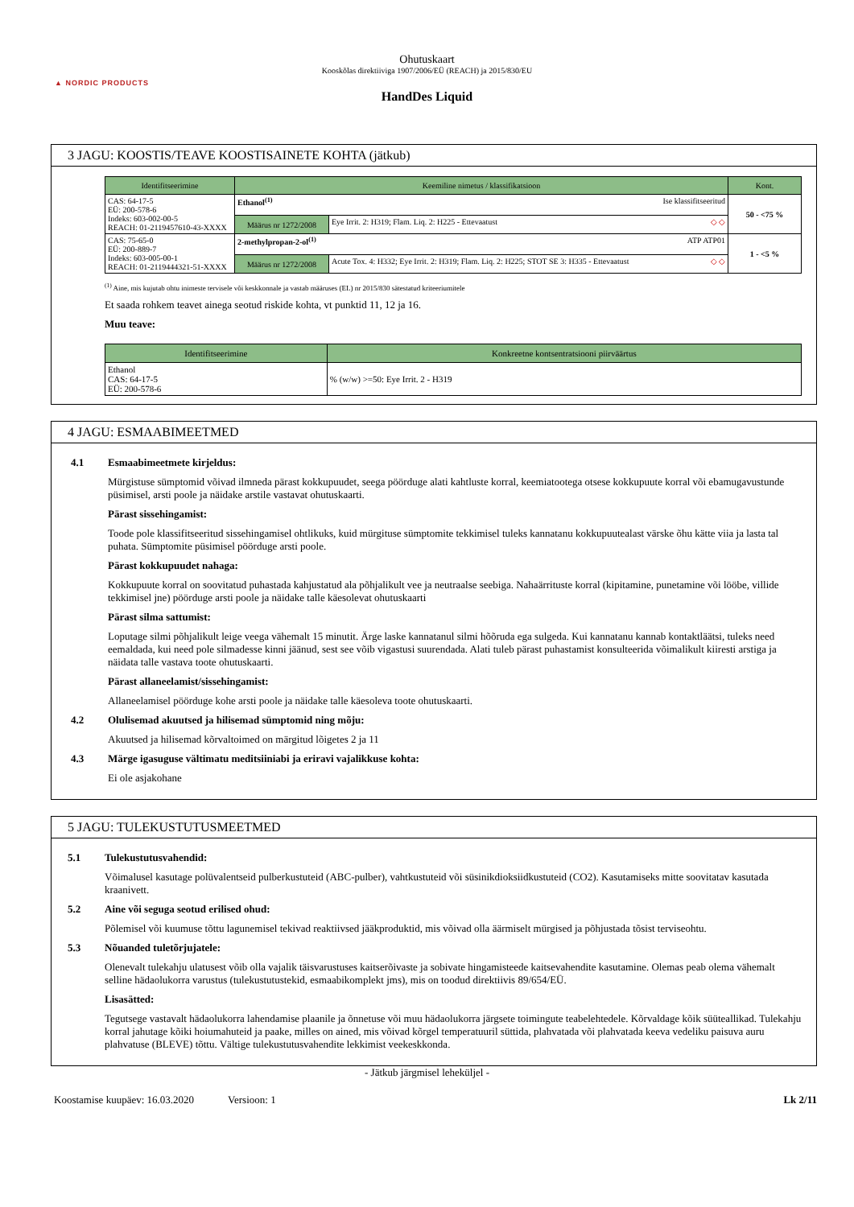▲ NORDIC PRODUCTS
Ohutuskaart
Kooskõlas direktiiviga 1907/2006/EÜ (REACH) ja 2015/830/EU
HandDes Liquid
3 JAGU: KOOSTIS/TEAVE KOOSTISAINETE KOHTA (jätkub)
| Identifitseerimine | Keemiline nimetus / klassifikatsioon | | Kont. |
| --- | --- | --- | --- |
| CAS: 64-17-5 EÜ: 200-578-6 Indeks: 603-002-00-5 REACH: 01-2119457610-43-XXXX | Ethanol<sup>(1)</sup> Ise klassifitseeritud | | 50 - <75 % |
| | Määrus nr 1272/2008 | Eye Irrit. 2: H319; Flam. Liq. 2: H225 - Ettevaatust ◇ ◇ | |
| CAS: 75-65-0 EÜ: 200-889-7 Indeks: 603-005-00-1 REACH: 01-2119444321-51-XXXX | 2-methylpropan-2-ol<sup>(1)</sup> ATP ATP01 | | 1 - <5 % |
| | Määrus nr 1272/2008 | Acute Tox. 4: H332; Eye Irrit. 2: H319; Flam. Liq. 2: H225; STOT SE 3: H335 - Ettevaatust ◇ ◇ | |
<sup>(1)</sup> Aine, mis kujutab ohtu inimeste tervisele või keskkonnale ja vastab määruses (EL) nr 2015/830 sätestatud kriteeriumitele
Et saada rohkem teavet ainega seotud riskide kohta, vt punktid 11, 12 ja 16.
Muu teave:
| Identifitseerimine | Konkreetne kontsentratsiooni piirväärtus |
| --- | --- |
| Ethanol CAS: 64-17-5 EÜ: 200-578-6 | % (w/w) >=50: Eye Irrit. 2 - H319 |
4 JAGU: ESMAABIMEETMED
4.1 Esmaabimeetmete kirjeldus:
Mürgistuse sümptomid võivad ilmneda pärast kokkupuudet, seega pöörduge alati kahtluste korral, keemiatootega otsese kokkupuute korral või ebamugavustunde püsimisel, arsti poole ja näidake arstile vastavat ohutuskaarti.
Pärast sissehingamist:
Toode pole klassifitseeritud sissehingamisel ohtlikuks, kuid mürgituse sümptomite tekkimisel tuleks kannatanu kokkupuutealast värske õhu kätte viia ja lasta tal puhata. Sümptomite püsimisel pöörduge arsti poole.
Pärast kokkupuudet nahaga:
Kokkupuute korral on soovitatud puhastada kahjustatud ala põhjalikult vee ja neutraalse seebiga. Nahaärrituste korral (kipitamine, punetamine või lööbe, villide tekkimisel jne) pöörduge arsti poole ja näidake talle käesolevat ohutuskaarti
Pärast silma sattumist:
Loputage silmi põhjalikult leige veega vähemalt 15 minutit. Ärge laske kannatanul silmi hõõruda ega sulgeda. Kui kannatanu kannab kontaktläätsi, tuleks need eemaldada, kui need pole silmadesse kinni jäänud, sest see võib vigastusi suurendada. Alati tuleb pärast puhastamist konsulteerida võimalikult kiiresti arstiga ja näidata talle vastava toote ohutuskaarti.
Pärast allaneelamist/sissehingamist:
Allaneelamisel pöörduge kohe arsti poole ja näidake talle käesoleva toote ohutuskaarti.
4.2 Olulisemad akuutsed ja hilisemad sümptomid ning mõju:
Akuutsed ja hilisemad kõrvaltoimed on märgitud lõigetes 2 ja 11
4.3 Märge igasuguse vältimatu meditsiiniabi ja eriravi vajalikkuse kohta:
Ei ole asjakohane
5 JAGU: TULEKUSTUTUSMEETMED
5.1 Tulekustutusvahendid:
Võimalusel kasutage polüvalentseid pulberkustuteid (ABC-pulber), vahtkustuteid või süsinikdioksiidkustuteid (CO2). Kasutamiseks mitte soovitatav kasutada kraanivett.
5.2 Aine või seguga seotud erilised ohud:
Põlemisel või kuumuse tõttu lagunemisel tekivad reaktiivsed jääkproduktid, mis võivad olla äärmiselt mürgised ja põhjustada tõsist terviseohtu.
5.3 Nõuanded tuletõrjujatele:
Olenevalt tulekahju ulatusest võib olla vajalik täisvarustuses kaitserõivaste ja sobivate hingamisteede kaitsevahendite kasutamine. Olemas peab olema vähemalt selline hädaolukorra varustus (tulekustutustekid, esmaabikomplekt jms), mis on toodud direktiivis 89/654/EÜ.
Lisasätted:
Tegutsege vastavalt hädaolukorra lahendamise plaanile ja õnnetuse või muu hädaolukorra järgsete toimingute teabelehtedele. Kõrvaldage kõik süüteallikad. Tulekahju korral jahutage kõiki hoiumahuteid ja paake, milles on ained, mis võivad kõrgel temperatuuril süttida, plahvatada või plahvatada keeva vedeliku paisuva auru plahvatuse (BLEVE) tõttu. Vältige tulekustutusvahendite lekkimist veekeskkonda.
- Jätkub järgmisel leheküljel -
Koostamise kuupäev: 16.03.2020 Versioon: 1 Lk 2/11